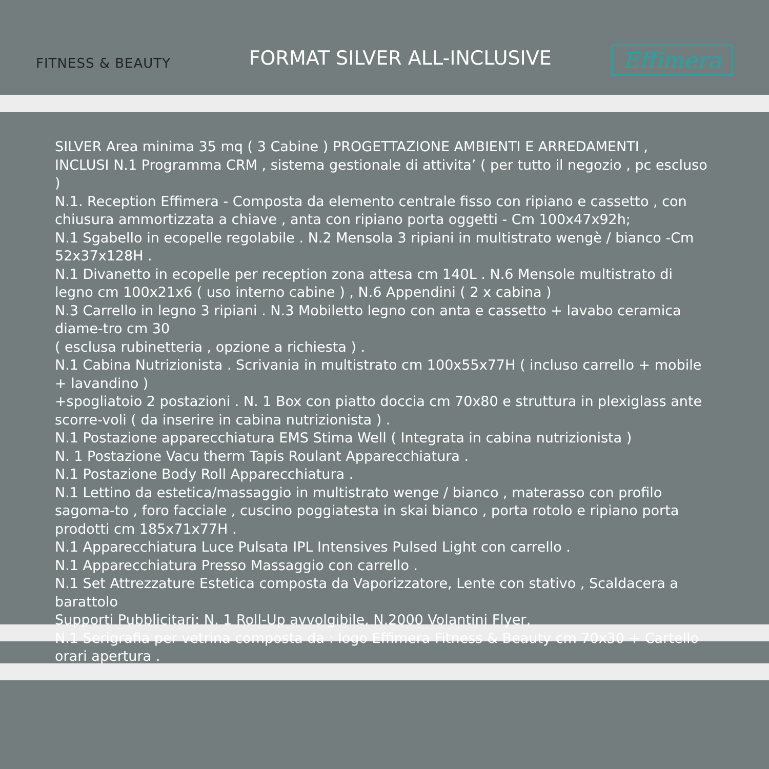FITNESS & BEAUTY
FORMAT SILVER ALL-INCLUSIVE
Effimera
SILVER Area minima 35 mq ( 3 Cabine ) PROGETTAZIONE AMBIENTI E ARREDAMENTI ,
INCLUSI N.1 Programma CRM , sistema gestionale di attivita’ ( per tutto il negozio , pc escluso )
N.1. Reception Effimera - Composta da elemento centrale fisso con ripiano e cassetto , con chiusura ammortizzata a chiave , anta con ripiano porta oggetti - Cm 100x47x92h;
N.1 Sgabello in ecopelle regolabile . N.2 Mensola 3 ripiani in multistrato wengè / bianco -Cm 52x37x128H .
N.1 Divanetto in ecopelle per reception zona attesa cm 140L . N.6 Mensole multistrato di legno cm 100x21x6 ( uso interno cabine ) , N.6 Appendini ( 2 x cabina )
N.3 Carrello in legno 3 ripiani . N.3 Mobiletto legno con anta e cassetto + lavabo ceramica diame-tro cm 30
( esclusa rubinetteria , opzione a richiesta ) .
N.1 Cabina Nutrizionista . Scrivania in multistrato cm 100x55x77H ( incluso carrello + mobile + lavandino )
+spogliatoio 2 postazioni . N. 1 Box con piatto doccia cm 70x80 e struttura in plexiglass ante scorre-voli ( da inserire in cabina nutrizionista ) .
N.1 Postazione apparecchiatura EMS Stima Well ( Integrata in cabina nutrizionista )
N. 1 Postazione Vacu therm Tapis Roulant Apparecchiatura .
N.1 Postazione Body Roll Apparecchiatura .
N.1 Lettino da estetica/massaggio in multistrato wenge / bianco , materasso con profilo sagoma-to , foro facciale , cuscino poggiatesta in skai bianco , porta rotolo e ripiano porta prodotti cm 185x71x77H .
N.1 Apparecchiatura Luce Pulsata IPL Intensives Pulsed Light con carrello .
N.1 Apparecchiatura Presso Massaggio con carrello .
N.1 Set Attrezzature Estetica composta da Vaporizzatore, Lente con stativo , Scaldacera a barattolo
Supporti Pubblicitari: N. 1 Roll-Up avvolgibile, N.2000 Volantini Flyer,
N.1 Serigrafia per vetrina composta da : logo Effimera Fitness & Beauty cm 70x30 + Cartello orari apertura .